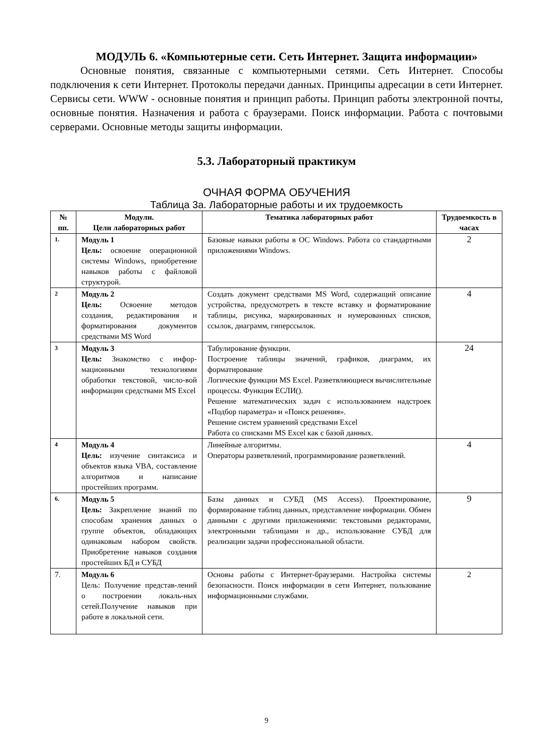МОДУЛЬ 6. «Компьютерные сети. Сеть Интернет. Защита информации»
Основные понятия, связанные с компьютерными сетями. Сеть Интернет. Способы подключения к сети Интернет. Протоколы передачи данных. Принципы адресации в сети Интернет. Сервисы сети. WWW - основные понятия и принцип работы. Принцип работы электронной почты, основные понятия. Назначения и работа с браузерами. Поиск информации. Работа с почтовыми серверами. Основные методы защиты информации.
5.3. Лабораторный практикум
ОЧНАЯ ФОРМА ОБУЧЕНИЯ
Таблица 3а. Лабораторные работы и их трудоемкость
| № пп. | Модули. Цели лабораторных работ | Тематика лабораторных работ | Трудоемкость в часах |
| --- | --- | --- | --- |
| 1. | Модуль 1 Цель: освоение операционной системы Windows, приобретение навыков работы с файловой структурой. | Базовые навыки работы в ОС Windows. Работа со стандартными приложениями Windows. | 2 |
| 2 | Модуль 2 Цель: Освоение методов создания, редактирования и форматирования документов средствами MS Word | Создать документ средствами MS Word, содержащий описание устройства, предусмотреть в тексте вставку и форматирование таблицы, рисунка, маркированных и нумерованных списков, ссылок, диаграмм, гиперссылок. | 4 |
| 3 | Модуль 3 Цель: Знакомство с инфор-мационными технологиями обработки текстовой, число-вой информации средствами MS Excel | Табулирование функции. Построение таблицы значений, графиков, диаграмм, их форматирование Логические функции MS Excel. Разветвляющиеся вычислительные процессы. Функция ЕСЛИ(). Решение математических задач с использованием надстроек «Подбор параметра» и «Поиск решения». Решение систем уравнений средствами Excel Работа со списками MS Excel как с базой данных. | 24 |
| 4 | Модуль 4 Цель: изучение синтаксиса и объектов языка VBA, составление алгоритмов и написание простейших программ. | Линейные алгоритмы. Операторы разветвлений, программирование разветвлений. | 4 |
| 6. | Модуль 5 Цель: Закрепление знаний по способам хранения данных о группе объектов, обладающих одинаковым набором свойств. Приобретение навыков создания простейших БД и СУБД | Базы данных и СУБД (MS Access). Проектирование, формирование таблиц данных, представление информации. Обмен данными с другими приложениями: текстовыми редакторами, электронными таблицами и др., использование СУБД для реализации задачи профессиональной области. | 9 |
| 7. | Модуль 6 Цель: Получение представ-лений о построении локаль-ных сетей.Получение навыков при работе в локальной сети. | Основы работы с Интернет-браузерами. Настройка системы безопасности. Поиск информации в сети Интернет, пользование информационными службами. | 2 |
9